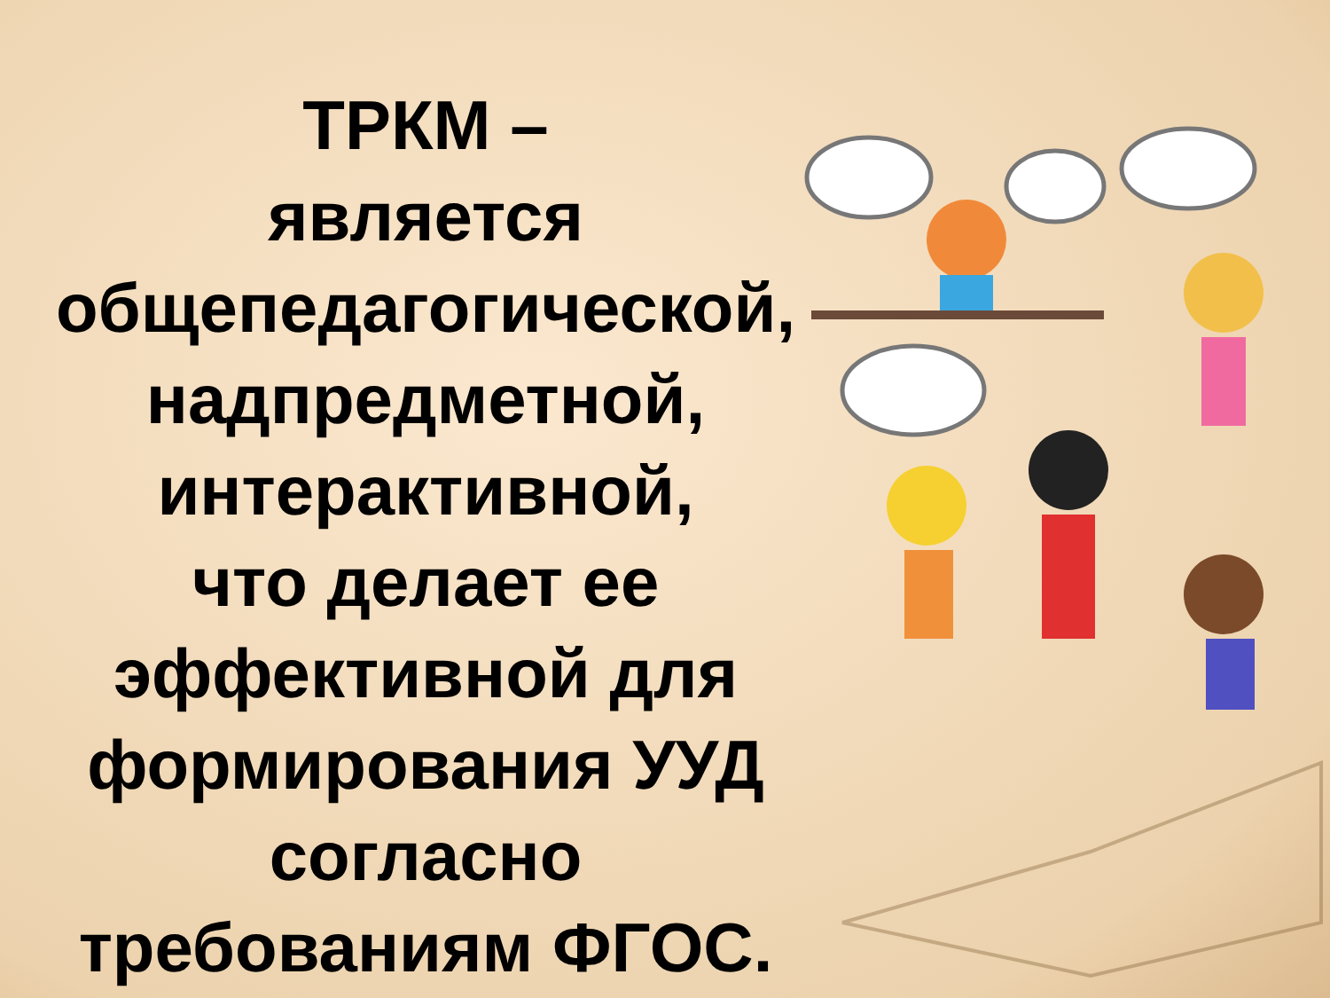ТРКМ –
является
общепедагогической,
надпредметной,
интерактивной,
что делает ее
эффективной для
формирования УУД
согласно
требованиям ФГОС.